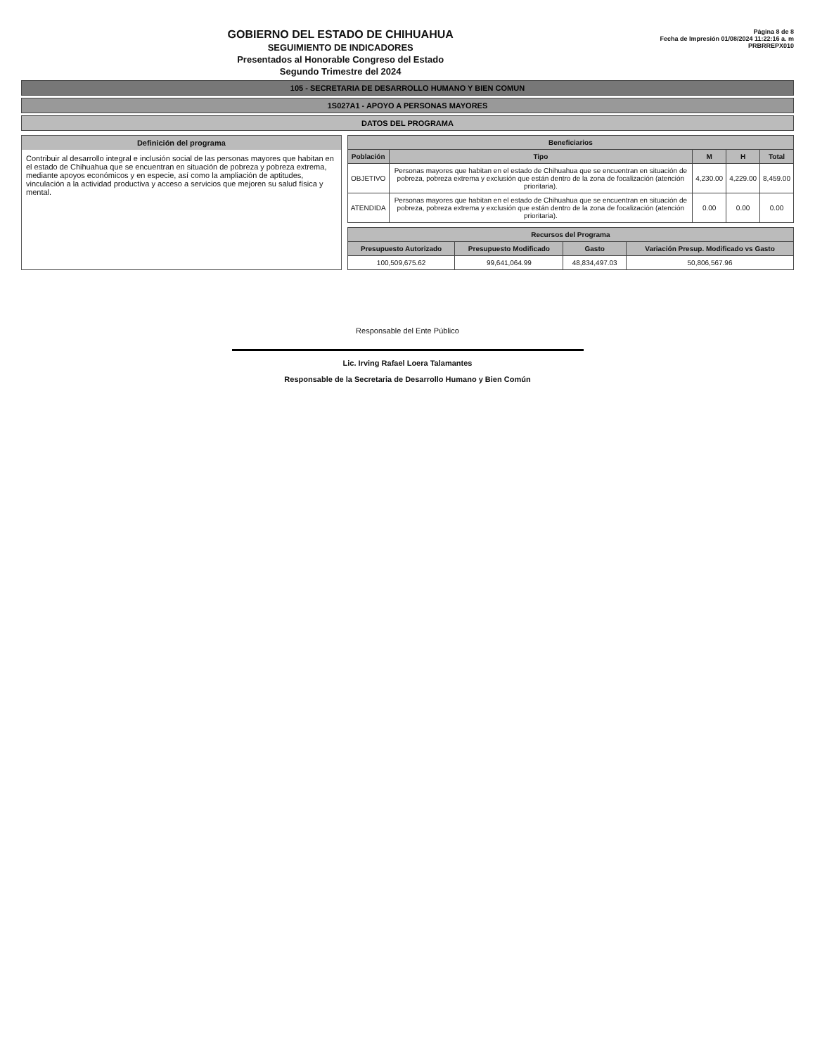GOBIERNO DEL ESTADO DE CHIHUAHUA
SEGUIMIENTO DE INDICADORES
Presentados al Honorable Congreso del Estado
Segundo Trimestre del 2024
Página 8 de 8
Fecha de Impresión 01/08/2024 11:22:16 a. m
PRBRREPX010
105 - SECRETARIA DE DESARROLLO HUMANO Y BIEN COMUN
1S027A1 - APOYO A PERSONAS MAYORES
DATOS DEL PROGRAMA
Definición del programa
Contribuir al desarrollo integral e inclusión social de las personas mayores que habitan en el estado de Chihuahua que se encuentran en situación de pobreza y pobreza extrema, mediante apoyos económicos y en especie, así como la ampliación de aptitudes, vinculación a la actividad productiva y acceso a servicios que mejoren su salud física y mental.
| Beneficiarios | | | | |
| --- | --- | --- | --- | --- |
| Población | Tipo | M | H | Total |
| OBJETIVO | Personas mayores que habitan en el estado de Chihuahua que se encuentran en situación de pobreza, pobreza extrema y exclusión que están dentro de la zona de focalización (atención prioritaria). | 4,230.00 | 4,229.00 | 8,459.00 |
| ATENDIDA | Personas mayores que habitan en el estado de Chihuahua que se encuentran en situación de pobreza, pobreza extrema y exclusión que están dentro de la zona de focalización (atención prioritaria). | 0.00 | 0.00 | 0.00 |
| Recursos del Programa | | | |
| --- | --- | --- | --- |
| Presupuesto Autorizado | Presupuesto Modificado | Gasto | Variación Presup. Modificado vs Gasto |
| 100,509,675.62 | 99,641,064.99 | 48,834,497.03 | 50,806,567.96 |
Responsable del Ente Público
Lic. Irving Rafael Loera Talamantes
Responsable de la Secretaria de Desarrollo Humano y Bien Común